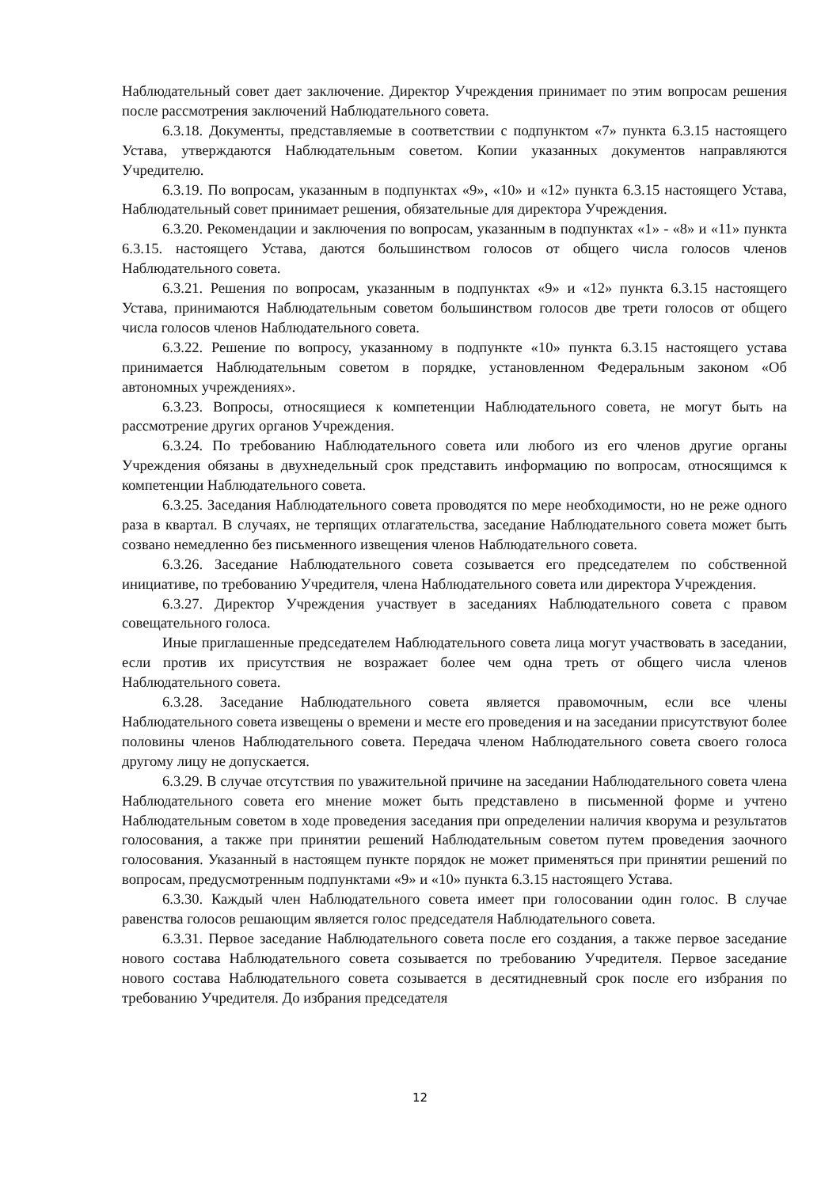Наблюдательный совет дает заключение. Директор Учреждения принимает по этим вопросам решения после рассмотрения заключений Наблюдательного совета.
6.3.18. Документы, представляемые в соответствии с подпунктом «7» пункта 6.3.15 настоящего Устава, утверждаются Наблюдательным советом. Копии указанных документов направляются Учредителю.
6.3.19. По вопросам, указанным в подпунктах «9», «10» и «12» пункта 6.3.15 настоящего Устава, Наблюдательный совет принимает решения, обязательные для директора Учреждения.
6.3.20. Рекомендации и заключения по вопросам, указанным в подпунктах «1» - «8» и «11» пункта 6.3.15. настоящего Устава, даются большинством голосов от общего числа голосов членов Наблюдательного совета.
6.3.21. Решения по вопросам, указанным в подпунктах «9» и «12» пункта 6.3.15 настоящего Устава, принимаются Наблюдательным советом большинством голосов две трети голосов от общего числа голосов членов Наблюдательного совета.
6.3.22. Решение по вопросу, указанному в подпункте «10» пункта 6.3.15 настоящего устава принимается Наблюдательным советом в порядке, установленном Федеральным законом «Об автономных учреждениях».
6.3.23. Вопросы, относящиеся к компетенции Наблюдательного совета, не могут быть на рассмотрение других органов Учреждения.
6.3.24. По требованию Наблюдательного совета или любого из его членов другие органы Учреждения обязаны в двухнедельный срок представить информацию по вопросам, относящимся к компетенции Наблюдательного совета.
6.3.25. Заседания Наблюдательного совета проводятся по мере необходимости, но не реже одного раза в квартал. В случаях, не терпящих отлагательства, заседание Наблюдательного совета может быть созвано немедленно без письменного извещения членов Наблюдательного совета.
6.3.26. Заседание Наблюдательного совета созывается его председателем по собственной инициативе, по требованию Учредителя, члена Наблюдательного совета или директора Учреждения.
6.3.27. Директор Учреждения участвует в заседаниях Наблюдательного совета с правом совещательного голоса.
Иные приглашенные председателем Наблюдательного совета лица могут участвовать в заседании, если против их присутствия не возражает более чем одна треть от общего числа членов Наблюдательного совета.
6.3.28. Заседание Наблюдательного совета является правомочным, если все члены Наблюдательного совета извещены о времени и месте его проведения и на заседании присутствуют более половины членов Наблюдательного совета. Передача членом Наблюдательного совета своего голоса другому лицу не допускается.
6.3.29. В случае отсутствия по уважительной причине на заседании Наблюдательного совета члена Наблюдательного совета его мнение может быть представлено в письменной форме и учтено Наблюдательным советом в ходе проведения заседания при определении наличия кворума и результатов голосования, а также при принятии решений Наблюдательным советом путем проведения заочного голосования. Указанный в настоящем пункте порядок не может применяться при принятии решений по вопросам, предусмотренным подпунктами «9» и «10» пункта 6.3.15 настоящего Устава.
6.3.30. Каждый член Наблюдательного совета имеет при голосовании один голос. В случае равенства голосов решающим является голос председателя Наблюдательного совета.
6.3.31. Первое заседание Наблюдательного совета после его создания, а также первое заседание нового состава Наблюдательного совета созывается по требованию Учредителя. Первое заседание нового состава Наблюдательного совета созывается в десятидневный срок после его избрания по требованию Учредителя. До избрания председателя
12